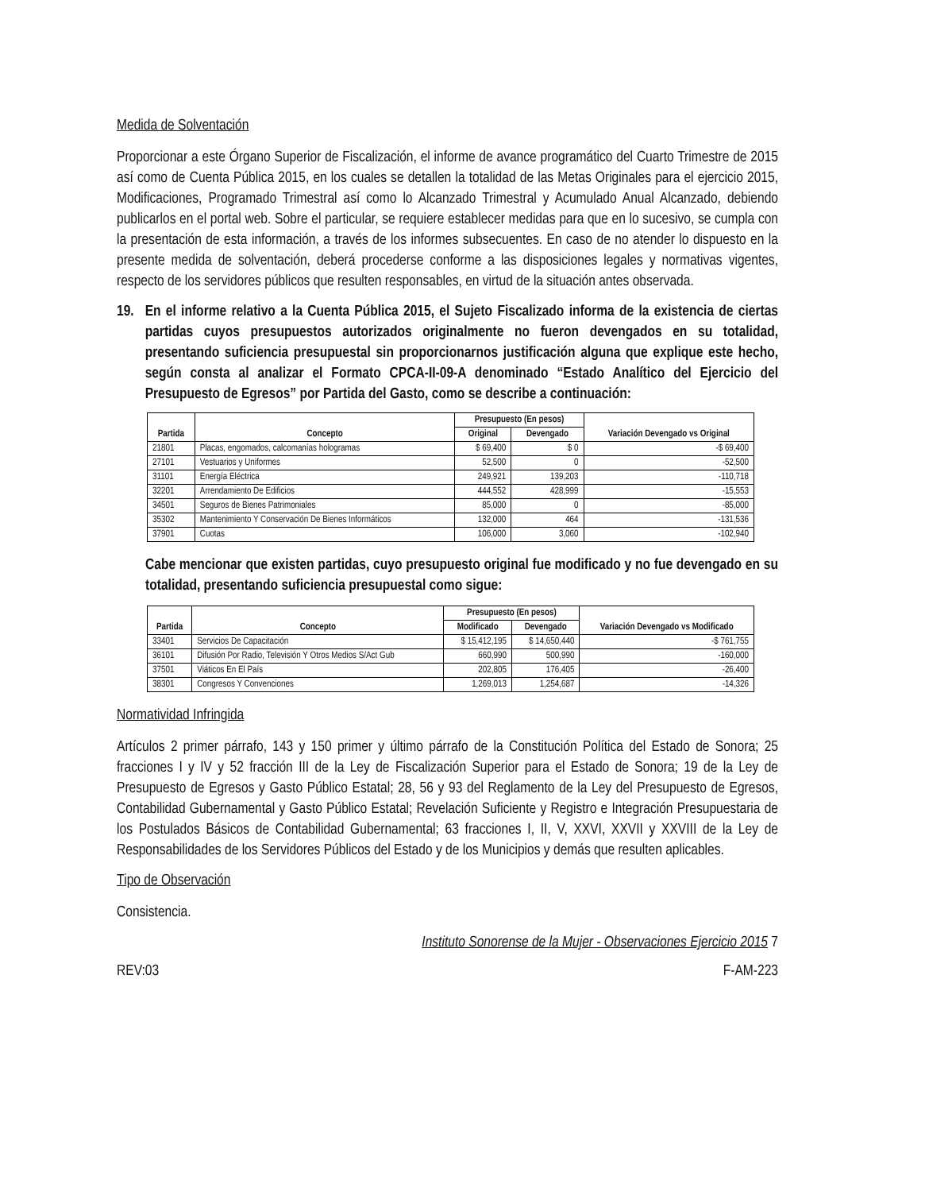Medida de Solventación
Proporcionar a este Órgano Superior de Fiscalización, el informe de avance programático del Cuarto Trimestre de 2015 así como de Cuenta Pública 2015, en los cuales se detallen la totalidad de las Metas Originales para el ejercicio 2015, Modificaciones, Programado Trimestral así como lo Alcanzado Trimestral y Acumulado Anual Alcanzado, debiendo publicarlos en el portal web. Sobre el particular, se requiere establecer medidas para que en lo sucesivo, se cumpla con la presentación de esta información, a través de los informes subsecuentes. En caso de no atender lo dispuesto en la presente medida de solventación, deberá procederse conforme a las disposiciones legales y normativas vigentes, respecto de los servidores públicos que resulten responsables, en virtud de la situación antes observada.
19. En el informe relativo a la Cuenta Pública 2015, el Sujeto Fiscalizado informa de la existencia de ciertas partidas cuyos presupuestos autorizados originalmente no fueron devengados en su totalidad, presentando suficiencia presupuestal sin proporcionarnos justificación alguna que explique este hecho, según consta al analizar el Formato CPCA-II-09-A denominado “Estado Analítico del Ejercicio del Presupuesto de Egresos” por Partida del Gasto, como se describe a continuación:
| Partida | Concepto | Presupuesto (En pesos) | | Variación Devengado vs Original |
| --- | --- | --- | --- | --- |
| | | Original | Devengado | |
| 21801 | Placas, engomados, calcomanías hologramas | $ 69,400 | $ 0 | -$ 69,400 |
| 27101 | Vestuarios y Uniformes | 52,500 | 0 | -52,500 |
| 31101 | Energía Eléctrica | 249,921 | 139,203 | -110,718 |
| 32201 | Arrendamiento De Edificios | 444,552 | 428,999 | -15,553 |
| 34501 | Seguros de Bienes Patrimoniales | 85,000 | 0 | -85,000 |
| 35302 | Mantenimiento Y Conservación De Bienes Informáticos | 132,000 | 464 | -131,536 |
| 37901 | Cuotas | 106,000 | 3,060 | -102,940 |
Cabe mencionar que existen partidas, cuyo presupuesto original fue modificado y no fue devengado en su totalidad, presentando suficiencia presupuestal como sigue:
| Partida | Concepto | Presupuesto (En pesos) | | Variación Devengado vs Modificado |
| --- | --- | --- | --- | --- |
| | | Modificado | Devengado | |
| 33401 | Servicios De Capacitación | $ 15,412,195 | $ 14,650,440 | -$ 761,755 |
| 36101 | Difusión Por Radio, Televisión Y Otros Medios S/Act Gub | 660,990 | 500,990 | -160,000 |
| 37501 | Viáticos En El País | 202,805 | 176,405 | -26,400 |
| 38301 | Congresos Y Convenciones | 1,269,013 | 1,254,687 | -14,326 |
Normatividad Infringida
Artículos 2 primer párrafo, 143 y 150 primer y último párrafo de la Constitución Política del Estado de Sonora; 25 fracciones I y IV y 52 fracción III de la Ley de Fiscalización Superior para el Estado de Sonora; 19 de la Ley de Presupuesto de Egresos y Gasto Público Estatal; 28, 56 y 93 del Reglamento de la Ley del Presupuesto de Egresos, Contabilidad Gubernamental y Gasto Público Estatal; Revelación Suficiente y Registro e Integración Presupuestaria de los Postulados Básicos de Contabilidad Gubernamental; 63 fracciones I, II, V, XXVI, XXVII y XXVIII de la Ley de Responsabilidades de los Servidores Públicos del Estado y de los Municipios y demás que resulten aplicables.
Tipo de Observación
Consistencia.
Instituto Sonorense de la Mujer - Observaciones Ejercicio 2015 7
REV:03 F-AM-223